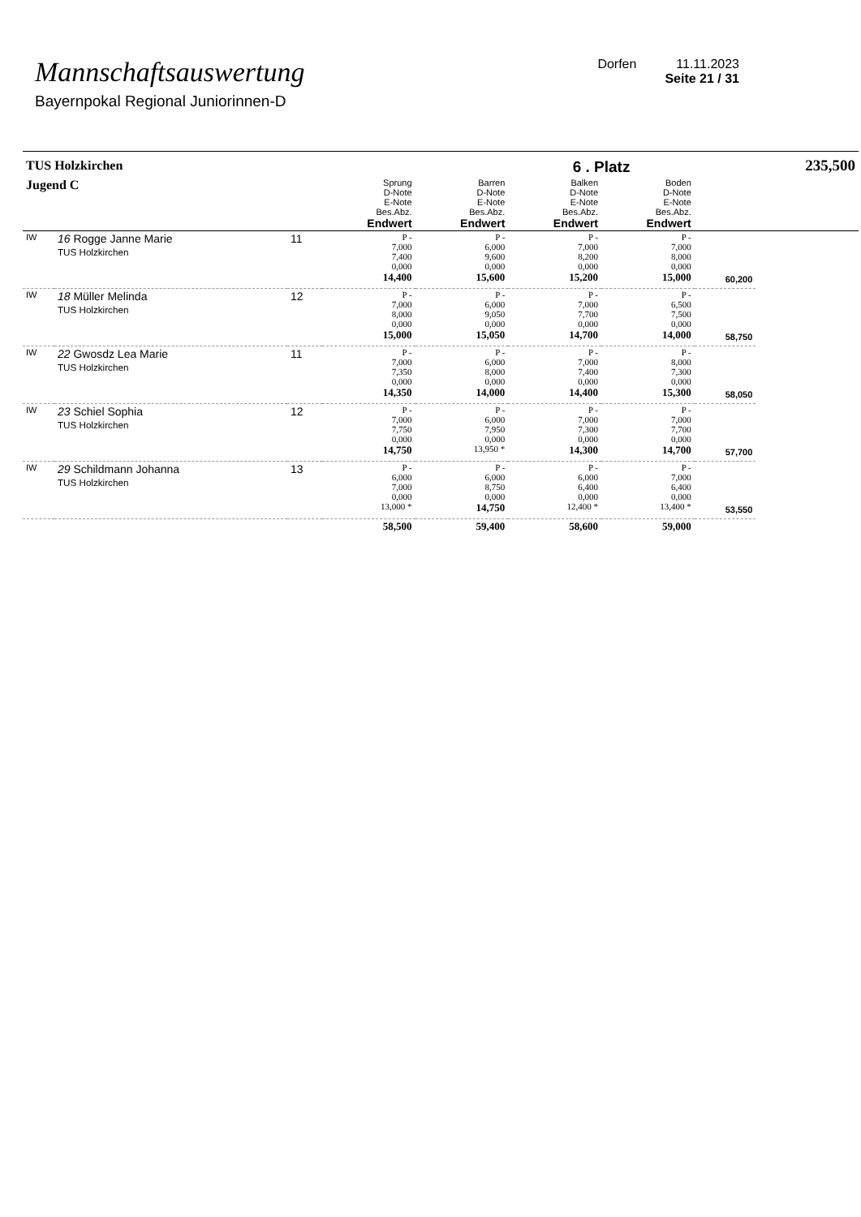Mannschaftsauswertung
Bayernpokal Regional Juniorinnen-D
Dorfen 11.11.2023
Seite 21 / 31
| TUS Holzkirchen | | | | | 6 . Platz | | | 235,500 |
| Jugend C | | | Sprung D-Note E-Note Bes.Abz. Endwert | Barren D-Note E-Note Bes.Abz. Endwert | Balken D-Note E-Note Bes.Abz. Endwert | Boden D-Note E-Note Bes.Abz. Endwert | | |
| IW | 16 Rogge Janne Marie TUS Holzkirchen | 11 | P - 7,000 7,400 0,000 14,400 | P - 6,000 9,600 0,000 15,600 | P - 7,000 8,200 0,000 15,200 | P - 7,000 8,000 0,000 15,000 | 60,200 | |
| IW | 18 Müller Melinda TUS Holzkirchen | 12 | P - 7,000 8,000 0,000 15,000 | P - 6,000 9,050 0,000 15,050 | P - 7,000 7,700 0,000 14,700 | P - 6,500 7,500 0,000 14,000 | 58,750 | |
| IW | 22 Gwosdz Lea Marie TUS Holzkirchen | 11 | P - 7,000 7,350 0,000 14,350 | P - 6,000 8,000 0,000 14,000 | P - 7,000 7,400 0,000 14,400 | P - 8,000 7,300 0,000 15,300 | 58,050 | |
| IW | 23 Schiel Sophia TUS Holzkirchen | 12 | P - 7,000 7,750 0,000 14,750 | P - 6,000 7,950 0,000 13,950 * | P - 7,000 7,300 0,000 14,300 | P - 7,000 7,700 0,000 14,700 | 57,700 | |
| IW | 29 Schildmann Johanna TUS Holzkirchen | 13 | P - 6,000 7,000 0,000 13,000 * | P - 6,000 8,750 0,000 14,750 | P - 6,000 6,400 0,000 12,400 * | P - 7,000 6,400 0,000 13,400 * | 53,550 | |
| | | | 58,500 | 59,400 | 58,600 | 59,000 | | |